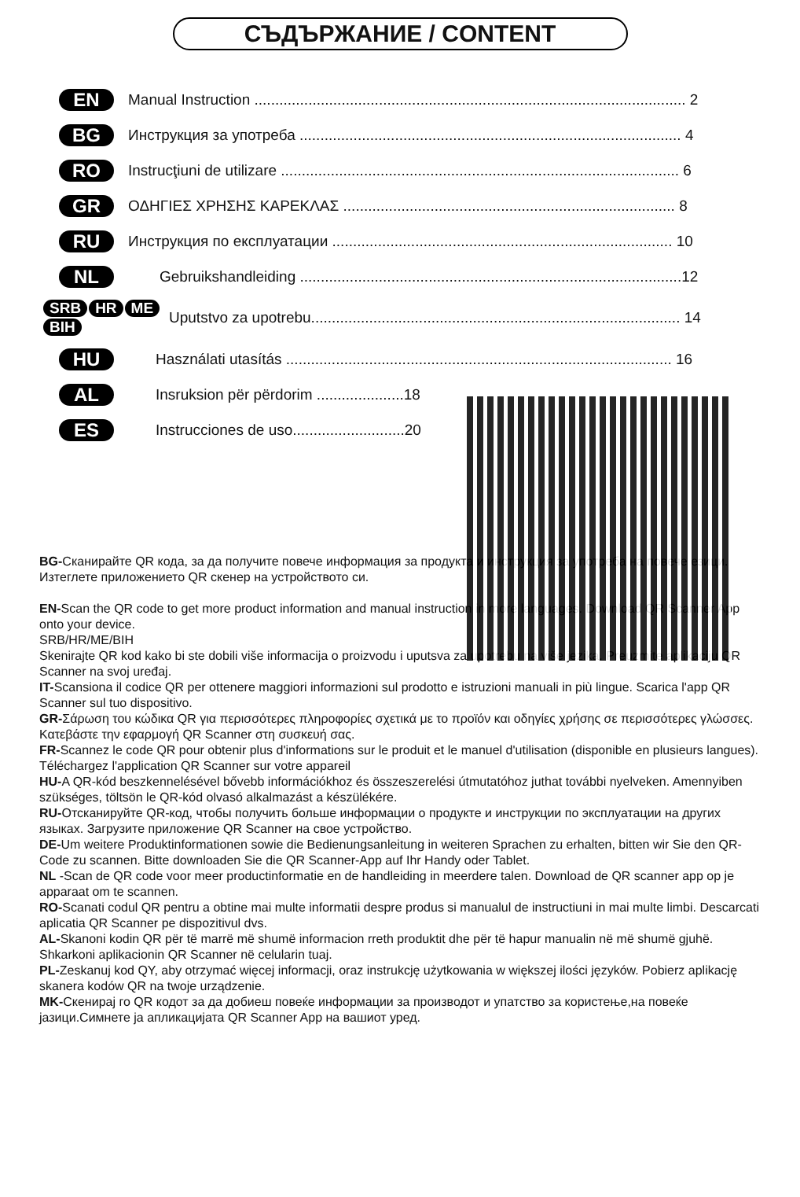СЪДЪРЖАНИЕ / CONTENT
EN Manual Instruction ........................................................................................................ 2
BG Инструкция за употреба ............................................................................................ 4
RO Instrucţiuni de utilizare ................................................................................................ 6
GR ΟΔΗΓΙΕΣ ΧΡΗΣΗΣ ΚΑΡΕΚΛΑΣ ................................................................................ 8
RU Инструкция по експлуатации .................................................................................. 10
NL Gebruikshandleiding ............................................................................................12
SRB HR ME BIH Uputstvo za upotrebu......................................................................................... 14
HU Használati utasítás ............................................................................................. 16
AL Insruksion për përdorim .....................18
ES Instrucciones de uso...........................20
BG-Сканирайте QR кода, за да получите повече информация за продукта и инструкция за употреба на повече езици. Изтеглете приложението QR скенер на устройството си.
EN-Scan the QR code to get more product information and manual instruction in more languages. Download QR Scanner App onto your device.
SRB/HR/ME/BIH
Skenirajte QR kod kako bi ste dobili više informacija o proizvodu i uputsva za upotrebu na više jezika. Preuzmite aplikaciju QR Scanner na svoj uređaj.
IT-Scansiona il codice QR per ottenere maggiori informazioni sul prodotto e istruzioni manuali in più lingue. Scarica l'app QR Scanner sul tuo dispositivo.
GR-Σάρωση του κώδικα QR για περισσότερες πληροφορίες σχετικά με το προϊόν και οδηγίες χρήσης σε περισσότερες γλώσσες. Κατεβάστε την εφαρμογή QR Scanner στη συσκευή σας.
FR-Scannez le code QR pour obtenir plus d'informations sur le produit et le manuel d'utilisation (disponible en plusieurs langues). Téléchargez l'application QR Scanner sur votre appareil
HU-A QR-kód beszkennelésével bővebb információkhoz és összeszerelési útmutatóhoz juthat további nyelveken. Amennyiben szükséges, töltsön le QR-kód olvasó alkalmazást a készülékére.
RU-Отсканируйте QR-код, чтобы получить больше информации о продукте и инструкции по эксплуатации на других языках. Загрузите приложение QR Scanner на свое устройство.
DE-Um weitere Produktinformationen sowie die Bedienungsanleitung in weiteren Sprachen zu erhalten, bitten wir Sie den QR-Code zu scannen. Bitte downloaden Sie die QR Scanner-App auf Ihr Handy oder Tablet.
NL -Scan de QR code voor meer productinformatie en de handleiding in meerdere talen. Download de QR scanner app op je apparaat om te scannen.
RO-Scanati codul QR pentru a obtine mai multe informatii despre produs si manualul de instructiuni in mai multe limbi. Descarcati aplicatia QR Scanner pe dispozitivul dvs.
AL-Skanoni kodin QR për të marrë më shumë informacion rreth produktit dhe për të hapur manualin në më shumë gjuhë. Shkarkoni aplikacionin QR Scanner në celularin tuaj.
PL-Zeskanuj kod QY, aby otrzymać więcej informacji, oraz instrukcję użytkowania w większej ilości języków. Pobierz aplikację skanera kodów QR na twoje urządzenie.
MK-Скенирај го QR кодот за да добиеш повеќе информации за производот и упатство за користење,на повеќе јазици.Симнете ја апликацијата QR Scanner App на вашиот уред.